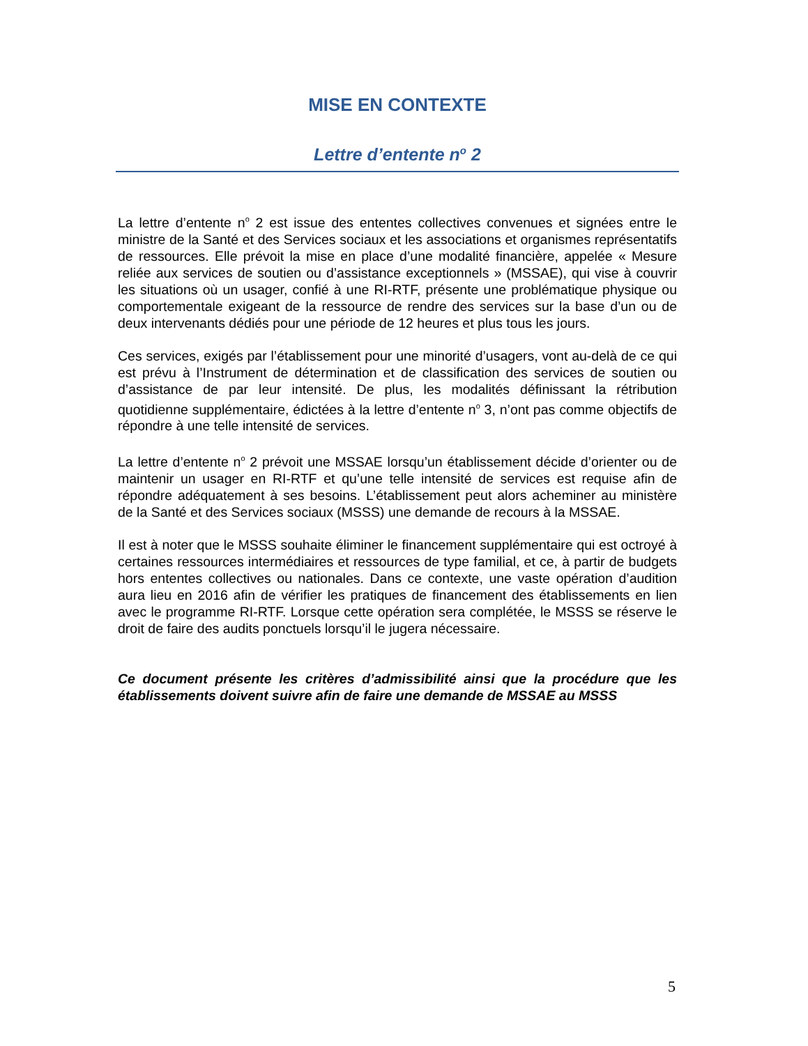MISE EN CONTEXTE
Lettre d’entente n<sup>o</sup> 2
La lettre d’entente n<sup>o</sup> 2 est issue des ententes collectives convenues et signées entre le ministre de la Santé et des Services sociaux et les associations et organismes représentatifs de ressources. Elle prévoit la mise en place d’une modalité financière, appelée « Mesure reliée aux services de soutien ou d’assistance exceptionnels » (MSSAE), qui vise à couvrir les situations où un usager, confié à une RI-RTF, présente une problématique physique ou comportementale exigeant de la ressource de rendre des services sur la base d’un ou de deux intervenants dédiés pour une période de 12 heures et plus tous les jours.
Ces services, exigés par l’établissement pour une minorité d’usagers, vont au-delà de ce qui est prévu à l’Instrument de détermination et de classification des services de soutien ou d’assistance de par leur intensité. De plus, les modalités définissant la rétribution quotidienne supplémentaire, édictées à la lettre d’entente n<sup>o</sup> 3, n’ont pas comme objectifs de répondre à une telle intensité de services.
La lettre d’entente n<sup>o</sup> 2 prévoit une MSSAE lorsqu’un établissement décide d’orienter ou de maintenir un usager en RI-RTF et qu’une telle intensité de services est requise afin de répondre adéquatement à ses besoins. L’établissement peut alors acheminer au ministère de la Santé et des Services sociaux (MSSS) une demande de recours à la MSSAE.
Il est à noter que le MSSS souhaite éliminer le financement supplémentaire qui est octroyé à certaines ressources intermédiaires et ressources de type familial, et ce, à partir de budgets hors ententes collectives ou nationales. Dans ce contexte, une vaste opération d’audition aura lieu en 2016 afin de vérifier les pratiques de financement des établissements en lien avec le programme RI-RTF. Lorsque cette opération sera complétée, le MSSS se réserve le droit de faire des audits ponctuels lorsqu’il le jugera nécessaire.
Ce document présente les critères d’admissibilité ainsi que la procédure que les établissements doivent suivre afin de faire une demande de MSSAE au MSSS
5